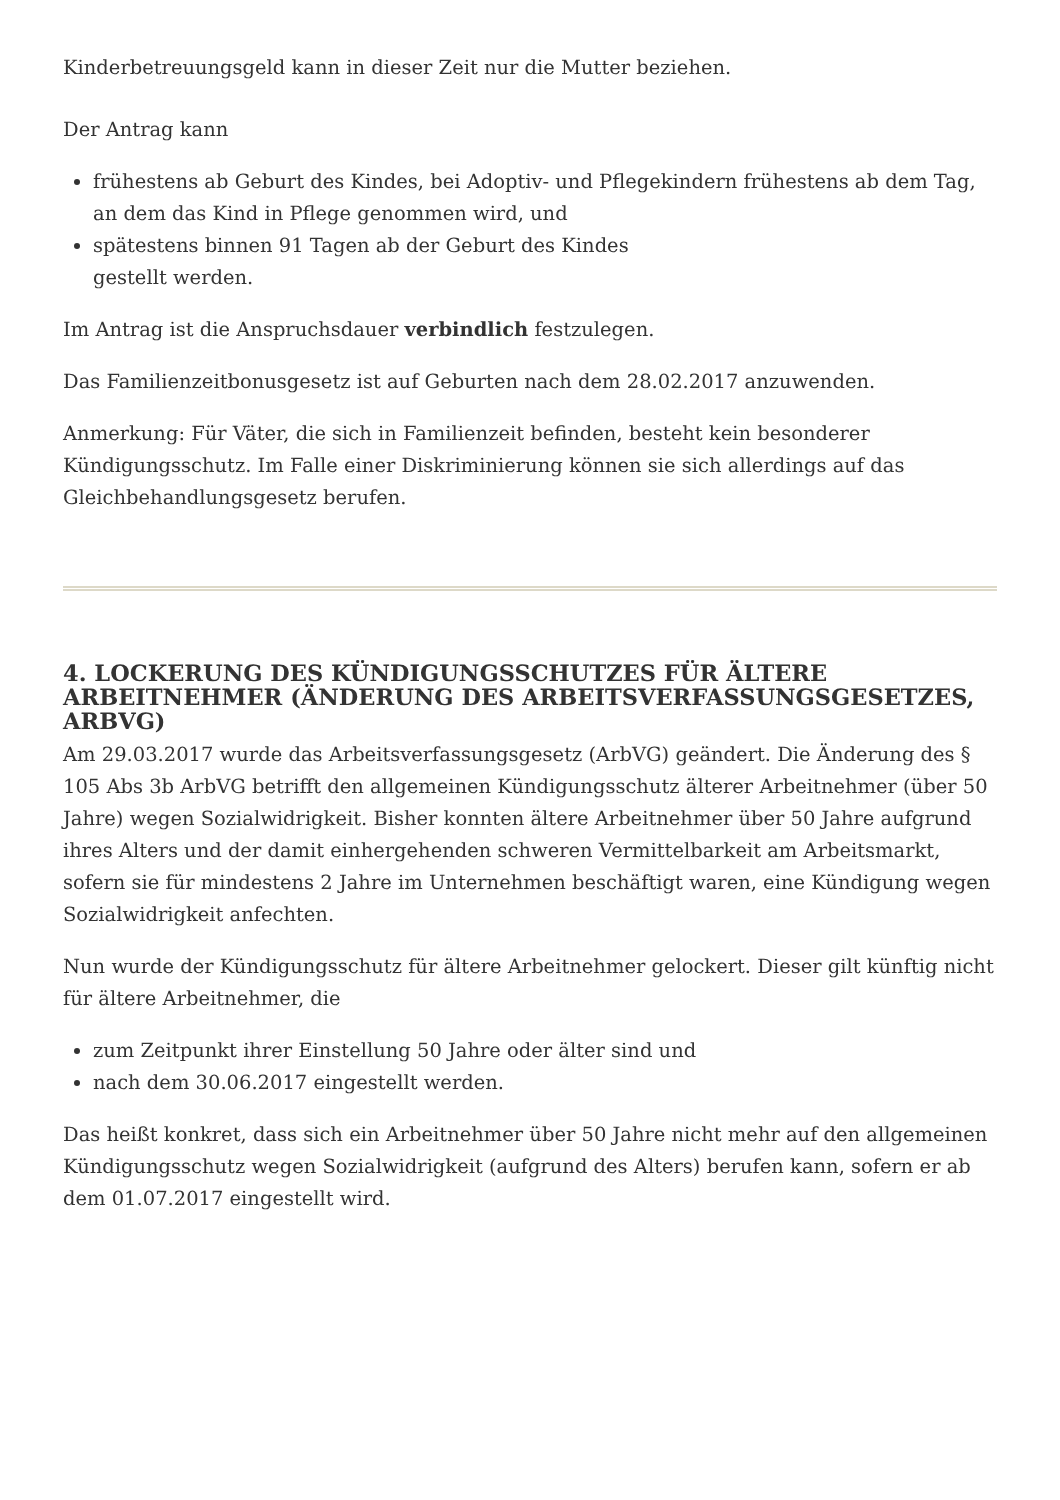Kinderbetreuungsgeld kann in dieser Zeit nur die Mutter beziehen.
Der Antrag kann
frühestens ab Geburt des Kindes, bei Adoptiv- und Pflegekindern frühestens ab dem Tag, an dem das Kind in Pflege genommen wird, und
spätestens binnen 91 Tagen ab der Geburt des Kindes
gestellt werden.
Im Antrag ist die Anspruchsdauer verbindlich festzulegen.
Das Familienzeitbonusgesetz ist auf Geburten nach dem 28.02.2017 anzuwenden.
Anmerkung: Für Väter, die sich in Familienzeit befinden, besteht kein besonderer Kündigungsschutz. Im Falle einer Diskriminierung können sie sich allerdings auf das Gleichbehandlungsgesetz berufen.
4. LOCKERUNG DES KÜNDIGUNGSSCHUTZES FÜR ÄLTERE ARBEITNEHMER (ÄNDERUNG DES ARBEITSVERFASSUNGSGESETZES, ARBVG)
Am 29.03.2017 wurde das Arbeitsverfassungsgesetz (ArbVG) geändert. Die Änderung des § 105 Abs 3b ArbVG betrifft den allgemeinen Kündigungsschutz älterer Arbeitnehmer (über 50 Jahre) wegen Sozialwidrigkeit. Bisher konnten ältere Arbeitnehmer über 50 Jahre aufgrund ihres Alters und der damit einhergehenden schweren Vermittelbarkeit am Arbeitsmarkt, sofern sie für mindestens 2 Jahre im Unternehmen beschäftigt waren, eine Kündigung wegen Sozialwidrigkeit anfechten.
Nun wurde der Kündigungsschutz für ältere Arbeitnehmer gelockert. Dieser gilt künftig nicht für ältere Arbeitnehmer, die
zum Zeitpunkt ihrer Einstellung 50 Jahre oder älter sind und
nach dem 30.06.2017 eingestellt werden.
Das heißt konkret, dass sich ein Arbeitnehmer über 50 Jahre nicht mehr auf den allgemeinen Kündigungsschutz wegen Sozialwidrigkeit (aufgrund des Alters) berufen kann, sofern er ab dem 01.07.2017 eingestellt wird.